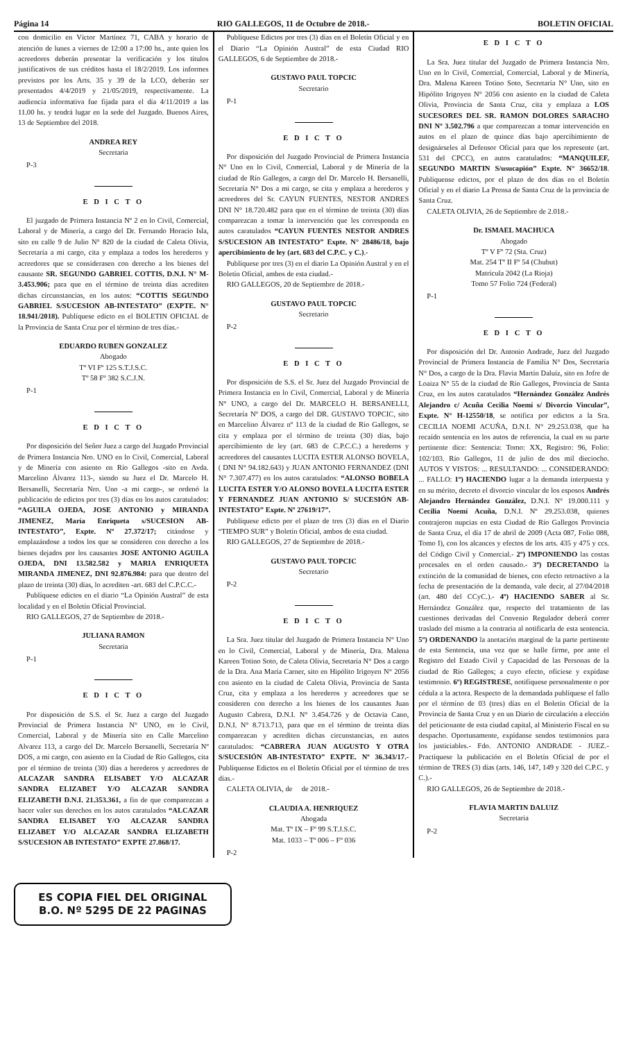Página 14 RIO GALLEGOS, 11 de Octubre de 2018.- BOLETIN OFICIAL
con domicilio en Víctor Martínez 71, CABA y horario de atención de lunes a viernes de 12:00 a 17:00 hs., ante quien los acreedores deberán presentar la verificación y los títulos justificativos de sus créditos hasta el 18/2/2019. Los informes previstos por los Arts. 35 y 39 de la LCO, deberán ser presentados 4/4/2019 y 21/05/2019, respectivamente. La audiencia informativa fue fijada para el día 4/11/2019 a las 11.00 hs. y tendrá lugar en la sede del Juzgado. Buenos Aires, 13 de Septiembre del 2018.
ANDREA REY
Secretaria
P-3
E D I C T O
El juzgado de Primera Instancia Nº 2 en lo Civil, Comercial, Laboral y de Minería, a cargo del Dr. Fernando Horacio Isla, sito en calle 9 de Julio N° 820 de la ciudad de Caleta Olivia, Secretaría a mi cargo, cita y emplaza a todos los herederos y acreedores que se considerasen con derecho a los bienes del causante SR. SEGUNDO GABRIEL COTTIS, D.N.I. N° M-3.453.906; para que en el término de treinta días acrediten dichas circunstancias, en los autos: “COTTIS SEGUNDO GABRIEL S/SUCESION AB-INTESTATO” (EXPTE. N° 18.941/2018). Publíquese edicto en el BOLETIN OFICIAL de la Provincia de Santa Cruz por el término de tres días.-
EDUARDO RUBEN GONZALEZ
Abogado
Tº VI Fº 125 S.T.J.S.C.
Tº 58 Fº 382 S.C.J.N.
P-1
E D I C T O
Por disposición del Señor Juez a cargo del Juzgado Provincial de Primera Instancia Nro. UNO en lo Civil, Comercial, Laboral y de Minería con asiento en Río Gallegos -sito en Avda. Marcelino Álvarez 113-, siendo su Juez el Dr. Marcelo H. Bersanelli, Secretaría Nro. Uno -a mi cargo-, se ordenó la publicación de edictos por tres (3) días en los autos caratulados: “AGUILA OJEDA, JOSE ANTONIO y MIRANDA JIMENEZ, María Enriqueta s/SUCESION AB-INTESTATO”, Expte. Nº 27.372/17; citándose y emplazándose a todos los que se consideren con derecho a los bienes dejados por los causantes JOSE ANTONIO AGUILA OJEDA, DNI 13.582.582 y MARIA ENRIQUETA MIRANDA JIMENEZ, DNI 92.876.984: para que dentro del plazo de treinta (30) días, lo acrediten -art. 683 del C.P.C.C.-
Publíquese edictos en el diario “La Opinión Austral” de esta localidad y en el Boletín Oficial Provincial.
RIO GALLEGOS, 27 de Septiembre de 2018.-
JULIANA RAMON
Secretaria
P-1
E D I C T O
Por disposición de S.S. el Sr. Juez a cargo del Juzgado Provincial de Primera Instancia N° UNO, en lo Civil, Comercial, Laboral y de Minería sito en Calle Marcelino Alvarez 113, a cargo del Dr. Marcelo Bersanelli, Secretaría Nº DOS, a mi cargo, con asiento en la Ciudad de Río Gallegos, cita por el término de treinta (30) días a herederos y acreedores de ALCAZAR SANDRA ELISABET Y/O ALCAZAR SANDRA ELIZABET Y/O ALCAZAR SANDRA ELIZABETH D.N.I. 21.353.361, a fin de que comparezcan a hacer valer sus derechos en los autos caratulados “ALCAZAR SANDRA ELISABET Y/O ALCAZAR SANDRA ELIZABET Y/O ALCAZAR SANDRA ELIZABETH S/SUCESION AB INTESTATO” EXPTE 27.868/17.
Publíquese Edictos por tres (3) días en el Boletín Oficial y en el Diario “La Opinión Austral” de esta Ciudad RIO GALLEGOS, 6 de Septiembre de 2018.-
GUSTAVO PAUL TOPCIC
Secretario
P-1
E D I C T O
Por disposición del Juzgado Provincial de Primera Instancia N° Uno en lo Civil, Comercial, Laboral y de Minería de la ciudad de Río Gallegos, a cargo del Dr. Marcelo H. Bersanelli, Secretaría N° Dos a mi cargo, se cita y emplaza a herederos y acreedores del Sr. CAYUN FUENTES, NESTOR ANDRES DNI N° 18.720.482 para que en el término de treinta (30) días comparezcan a tomar la intervención que les corresponda en autos caratulados “CAYUN FUENTES NESTOR ANDRES S/SUCESION AB INTESTATO” Expte. N° 28486/18, bajo apercibimiento de ley (art. 683 del C.P.C. y C.).-
Publíquese por tres (3) en el diario La Opinión Austral y en el Boletín Oficial, ambos de esta ciudad.-
RIO GALLEGOS, 20 de Septiembre de 2018.-
GUSTAVO PAUL TOPCIC
Secretario
P-2
E D I C T O
Por disposición de S.S. el Sr. Juez del Juzgado Provincial de Primera Instancia en lo Civil, Comercial, Laboral y de Minería N° UNO, a cargo del Dr. MARCELO H. BERSANELLI, Secretaría Nº DOS, a cargo del DR. GUSTAVO TOPCIC, sito en Marcelino Álvarez nº 113 de la ciudad de Río Gallegos, se cita y emplaza por el término de treinta (30) días, bajo apercibimiento de ley (art. 683 de C.P.C.C.) a herederos y acreedores del causantes LUCITA ESTER ALONSO BOVELA, ( DNI N° 94.182.643) y JUAN ANTONIO FERNANDEZ (DNI N° 7.307.477) en los autos caratulados: “ALONSO BOBELA LUCITA ESTER Y/O ALONSO BOVELA LUCITA ESTER Y FERNANDEZ JUAN ANTONIO S/ SUCESIÓN AB- INTESTATO” Expte. Nº 27619/17”.
Publíquese edicto por el plazo de tres (3) días en el Diario “TIEMPO SUR” y Boletín Oficial, ambos de esta ciudad.
RIO GALLEGOS, 27 de Septiembre de 2018.-
GUSTAVO PAUL TOPCIC
Secretario
P-2
E D I C T O
La Sra. Juez titular del Juzgado de Primera Instancia N° Uno en lo Civil, Comercial, Laboral y de Minería, Dra. Malena Kareen Totino Soto, de Caleta Olivia, Secretaría N° Dos a cargo de la Dra. Ana María Carner, sito en Hipólito Irigoyen N° 2056 con asiento en la ciudad de Caleta Olivia, Provincia de Santa Cruz, cita y emplaza a los herederos y acreedores que se consideren con derecho a los bienes de los causantes Juan Augusto Cabrera, D.N.I. N° 3.454.726 y de Octavia Cano, D.N.I. N° 8.713.713, para que en el término de treinta días comparezcan y acrediten dichas circunstancias, en autos caratulados: “CABRERA JUAN AUGUSTO Y OTRA S/SUCESIÓN AB-INTESTATO” EXPTE. Nº 36.343/17.- Publíquense Edictos en el Boletín Oficial por el término de tres días.-
CALETA OLIVIA, de de 2018.-
CLAUDIA A. HENRIQUEZ
Abogada
Mat. Tº IX – Fº 99 S.T.J.S.C.
Mat. 1033 – Tº 006 – Fº 036
P-2
E D I C T O
La Sra. Juez titular del Juzgado de Primera Instancia Nro. Uno en lo Civil, Comercial, Comercial, Laboral y de Minería, Dra. Malena Kareen Totino Soto, Secretaría N° Uno, sito en Hipólito Irigoyen N° 2056 con asiento en la ciudad de Caleta Olivia, Provincia de Santa Cruz, cita y emplaza a LOS SUCESORES DEL SR. RAMON DOLORES SARACHO DNI Nº 3.502.796 a que comparezcan a tomar intervención en autos en el plazo de quince días bajo apercibimiento de designárseles al Defensor Oficial para que los represente (art. 531 del CPCC), en autos caratulados: “MANQUILEF, SEGUNDO MARTIN S/usucapión” Expte. N° 36652/18. Publíquense edictos, por el plazo de dos días en el Boletín Oficial y en el diario La Prensa de Santa Cruz de la provincia de Santa Cruz.
CALETA OLIVIA, 26 de Septiembre de 2.018.-
Dr. ISMAEL MACHUCA
Abogado
Tº V Fº 72 (Sta. Cruz)
Mat. 254 Tº II Fº 54 (Chubut)
Matrícula 2042 (La Rioja)
Tomo 57 Folio 724 (Federal)
P-1
E D I C T O
Por disposición del Dr. Antonio Andrade, Juez del Juzgado Provincial de Primera Instancia de Familia N° Dos, Secretaría N° Dos, a cargo de la Dra. Flavia Martín Daluíz, sito en Jofre de Loaiza N° 55 de la ciudad de Río Gallegos, Provincia de Santa Cruz, en los autos caratulados “Hernández González Andrés Alejandro c/ Acuña Cecilia Noemí s/ Divorcio Vincular”, Expte. N° H-12550/18, se notifica por edictos a la Sra. CECILIA NOEMI ACUÑA, D.N.I. N° 29.253.038, que ha recaído sentencia en los autos de referencia, la cual en su parte pertinente dice: Sentencia: Tomo: XX, Registro: 96, Folio: 102/103. Río Gallegos, 11 de julio de dos mil dieciocho. AUTOS Y VISTOS: ... RESULTANDO: ... CONSIDERANDO: ... FALLO: 1º) HACIENDO lugar a la demanda interpuesta y en su mérito, decreto el divorcio vincular de los esposos Andrés Alejandro Hernández González, D.N.I. N° 19.000.111 y Cecilia Noemí Acuña, D.N.I. Nº 29.253.038, quienes contrajeron nupcias en esta Ciudad de Río Gallegos Provincia de Santa Cruz, el día 17 de abril de 2009 (Acta 087, Folio 088, Tomo I), con los alcances y efectos de los arts. 435 y 475 y ccs. del Código Civil y Comercial.- 2º) IMPONIENDO las costas procesales en el orden causado.- 3º) DECRETANDO la extinción de la comunidad de bienes, con efecto retroactivo a la fecha de presentación de la demanda, vale decir, al 27/04/2018 (art. 480 del CCyC.).- 4º) HACIENDO SABER al Sr. Hernández González que, respecto del tratamiento de las cuestiones derivadas del Convenio Regulador deberá correr traslado del mismo a la contraria al notificarla de esta sentencia. 5º) ORDENANDO la anotación marginal de la parte pertinente de esta Sentencia, una vez que se halle firme, por ante el Registro del Estado Civil y Capacidad de las Personas de la ciudad de Río Gallegos; a cuyo efecto, ofíciese y expídase testimonio. 6º) REGISTRESE, notifíquese personalmente o por cédula a la actora. Respecto de la demandada publíquese el fallo por el término de 03 (tres) días en el Boletín Oficial de la Provincia de Santa Cruz y en un Diario de circulación a elección del peticionante de esta ciudad capital, al Ministerio Fiscal en su despacho. Oportunamente, expídanse sendos testimonios para los justiciables.- Fdo. ANTONIO ANDRADE - JUEZ.- Practíquese la publicación en el Boletín Oficial de por el término de TRES (3) días (arts. 146, 147, 149 y 320 del C.P.C. y C.).-
RIO GALLEGOS, 26 de Septiembre de 2018.-
FLAVIA MARTIN DALUIZ
Secretaria
P-2
ES COPIA FIEL DEL ORIGINAL
B.O. Nº 5295 DE 22 PAGINAS